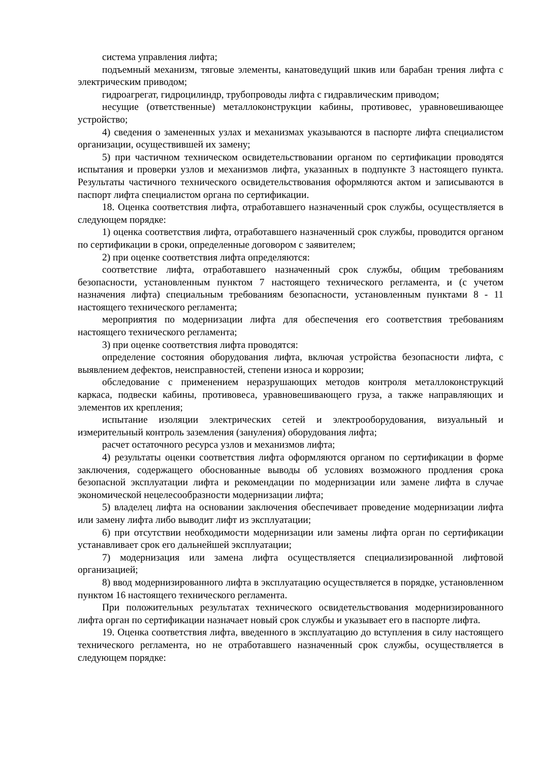система управления лифта;
подъемный механизм, тяговые элементы, канатоведущий шкив или барабан трения лифта с электрическим приводом;
гидроагрегат, гидроцилиндр, трубопроводы лифта с гидравлическим приводом;
несущие (ответственные) металлоконструкции кабины, противовес, уравновешивающее устройство;
4) сведения о замененных узлах и механизмах указываются в паспорте лифта специалистом организации, осуществившей их замену;
5) при частичном техническом освидетельствовании органом по сертификации проводятся испытания и проверки узлов и механизмов лифта, указанных в подпункте 3 настоящего пункта. Результаты частичного технического освидетельствования оформляются актом и записываются в паспорт лифта специалистом органа по сертификации.
18. Оценка соответствия лифта, отработавшего назначенный срок службы, осуществляется в следующем порядке:
1) оценка соответствия лифта, отработавшего назначенный срок службы, проводится органом по сертификации в сроки, определенные договором с заявителем;
2) при оценке соответствия лифта определяются:
соответствие лифта, отработавшего назначенный срок службы, общим требованиям безопасности, установленным пунктом 7 настоящего технического регламента, и (с учетом назначения лифта) специальным требованиям безопасности, установленным пунктами 8 - 11 настоящего технического регламента;
мероприятия по модернизации лифта для обеспечения его соответствия требованиям настоящего технического регламента;
3) при оценке соответствия лифта проводятся:
определение состояния оборудования лифта, включая устройства безопасности лифта, с выявлением дефектов, неисправностей, степени износа и коррозии;
обследование с применением неразрушающих методов контроля металлоконструкций каркаса, подвески кабины, противовеса, уравновешивающего груза, а также направляющих и элементов их крепления;
испытание изоляции электрических сетей и электрооборудования, визуальный и измерительный контроль заземления (зануления) оборудования лифта;
расчет остаточного ресурса узлов и механизмов лифта;
4) результаты оценки соответствия лифта оформляются органом по сертификации в форме заключения, содержащего обоснованные выводы об условиях возможного продления срока безопасной эксплуатации лифта и рекомендации по модернизации или замене лифта в случае экономической нецелесообразности модернизации лифта;
5) владелец лифта на основании заключения обеспечивает проведение модернизации лифта или замену лифта либо выводит лифт из эксплуатации;
6) при отсутствии необходимости модернизации или замены лифта орган по сертификации устанавливает срок его дальнейшей эксплуатации;
7) модернизация или замена лифта осуществляется специализированной лифтовой организацией;
8) ввод модернизированного лифта в эксплуатацию осуществляется в порядке, установленном пунктом 16 настоящего технического регламента.
При положительных результатах технического освидетельствования модернизированного лифта орган по сертификации назначает новый срок службы и указывает его в паспорте лифта.
19. Оценка соответствия лифта, введенного в эксплуатацию до вступления в силу настоящего технического регламента, но не отработавшего назначенный срок службы, осуществляется в следующем порядке: